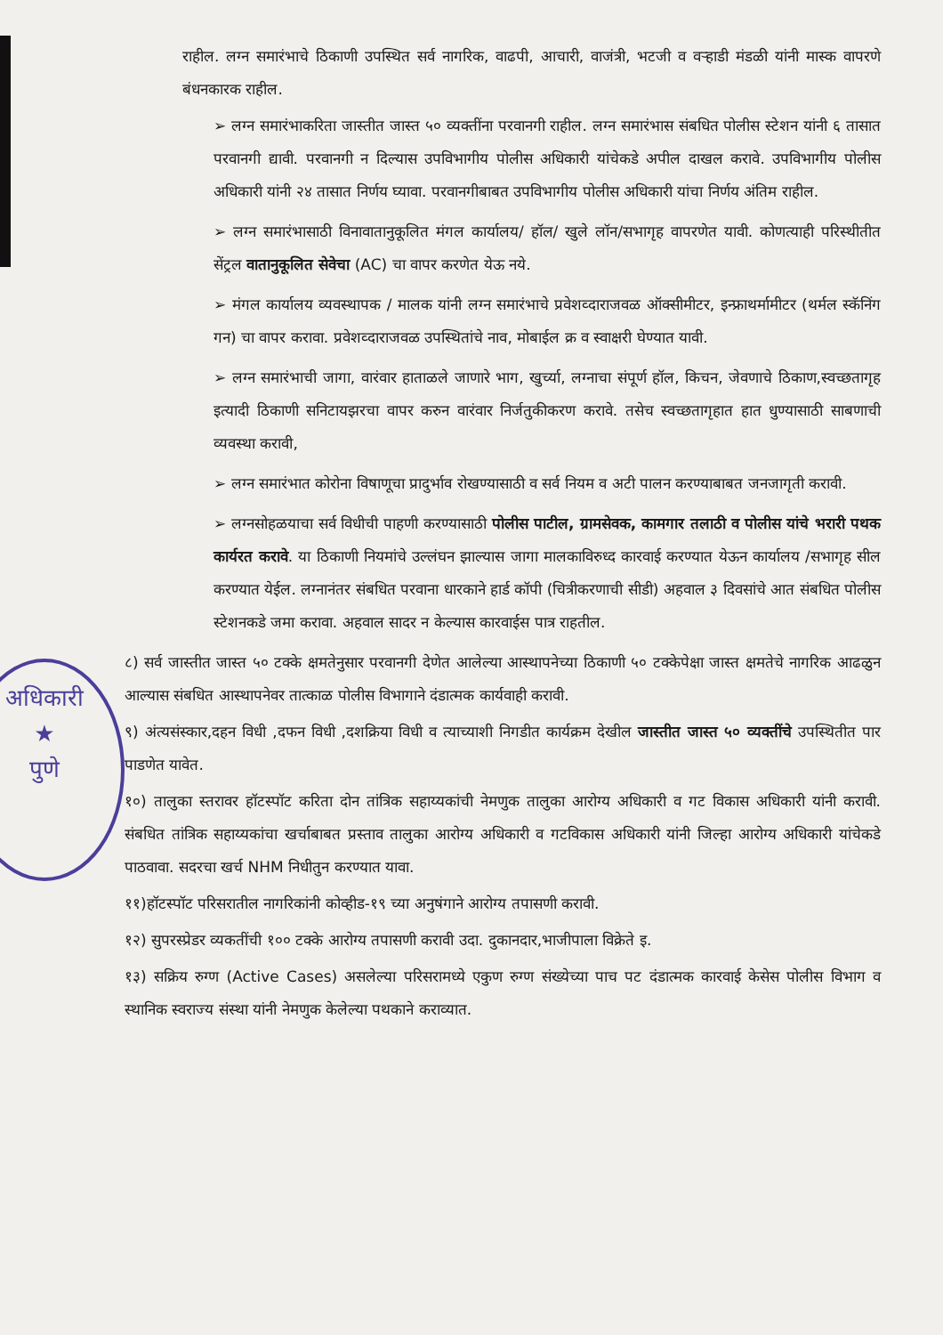अधिकारी
★
पुणे
राहील. लग्न समारंभाचे ठिकाणी उपस्थित सर्व नागरिक, वाढपी, आचारी, वाजंत्री, भटजी व वऱ्हाडी मंडळी यांनी मास्क वापरणे बंधनकारक राहील.
➢ लग्न समारंभाकरिता जास्तीत जास्त ५० व्यक्तींना परवानगी राहील. लग्न समारंभास संबधित पोलीस स्टेशन यांनी ६ तासात परवानगी द्यावी. परवानगी न दिल्यास उपविभागीय पोलीस अधिकारी यांचेकडे अपील दाखल करावे. उपविभागीय पोलीस अधिकारी यांनी २४ तासात निर्णय घ्यावा. परवानगीबाबत उपविभागीय पोलीस अधिकारी यांचा निर्णय अंतिम राहील.
➢ लग्न समारंभासाठी विनावातानुकूलित मंगल कार्यालय/ हॉल/ खुले लॉन/सभागृह वापरणेत यावी. कोणत्याही परिस्थीतीत सेंट्रल वातानुकूलित सेवेचा (AC) चा वापर करणेत येऊ नये.
➢ मंगल कार्यालय व्यवस्थापक / मालक यांनी लग्न समारंभाचे प्रवेशव्दाराजवळ ऑक्सीमीटर, इन्फ्राथर्मामीटर (थर्मल स्कॅनिंग गन) चा वापर करावा. प्रवेशव्दाराजवळ उपस्थितांचे नाव, मोबाईल क्र व स्वाक्षरी घेण्यात यावी.
➢ लग्न समारंभाची जागा, वारंवार हाताळले जाणारे भाग, खुर्च्या, लग्नाचा संपूर्ण हॉल, किचन, जेवणाचे ठिकाण,स्वच्छतागृह इत्यादी ठिकाणी सनिटायझरचा वापर करुन वारंवार निर्जतुकीकरण करावे. तसेच स्वच्छतागृहात हात धुण्यासाठी साबणाची व्यवस्था करावी,
➢ लग्न समारंभात कोरोना विषाणूचा प्रादुर्भाव रोखण्यासाठी व सर्व नियम व अटी पालन करण्याबाबत जनजागृती करावी.
➢ लग्नसोहळयाचा सर्व विधीची पाहणी करण्यासाठी पोलीस पाटील, ग्रामसेवक, कामगार तलाठी व पोलीस यांचे भरारी पथक कार्यरत करावे. या ठिकाणी नियमांचे उल्लंघन झाल्यास जागा मालकाविरुध्द कारवाई करण्यात येऊन कार्यालय /सभागृह सील करण्यात येईल. लग्नानंतर संबधित परवाना धारकाने हार्ड कॉपी (चित्रीकरणाची सीडी) अहवाल ३ दिवसांचे आत संबधित पोलीस स्टेशनकडे जमा करावा. अहवाल सादर न केल्यास कारवाईस पात्र राहतील.
८) सर्व जास्तीत जास्त ५० टक्के क्षमतेनुसार परवानगी देणेत आलेल्या आस्थापनेच्या ठिकाणी ५० टक्केपेक्षा जास्त क्षमतेचे नागरिक आढळुन आल्यास संबधित आस्थापनेवर तात्काळ पोलीस विभागाने दंडात्मक कार्यवाही करावी.
९) अंत्यसंस्कार,दहन विधी ,दफन विधी ,दशक्रिया विधी व त्याच्याशी निगडीत कार्यक्रम देखील जास्तीत जास्त ५० व्यक्तींचे उपस्थितीत पार पाडणेत यावेत.
१०) तालुका स्तरावर हॉटस्पॉट करिता दोन तांत्रिक सहाय्यकांची नेमणुक तालुका आरोग्य अधिकारी व गट विकास अधिकारी यांनी करावी. संबधित तांत्रिक सहाय्यकांचा खर्चाबाबत प्रस्ताव तालुका आरोग्य अधिकारी व गटविकास अधिकारी यांनी जिल्हा आरोग्य अधिकारी यांचेकडे पाठवावा. सदरचा खर्च NHM निधीतुन करण्यात यावा.
११)हॉटस्पॉट परिसरातील नागरिकांनी कोव्हीड-१९ च्या अनुषंगाने आरोग्य तपासणी करावी.
१२) सुपरस्प्रेडर व्यकतींची १०० टक्के आरोग्य तपासणी करावी उदा. दुकानदार,भाजीपाला विक्रेते इ.
१३) सक्रिय रुग्ण (Active Cases) असलेल्या परिसरामध्ये एकुण रुग्ण संख्येच्या पाच पट दंडात्मक कारवाई केसेस पोलीस विभाग व स्थानिक स्वराज्य संस्था यांनी नेमणुक केलेल्या पथकाने कराव्यात.